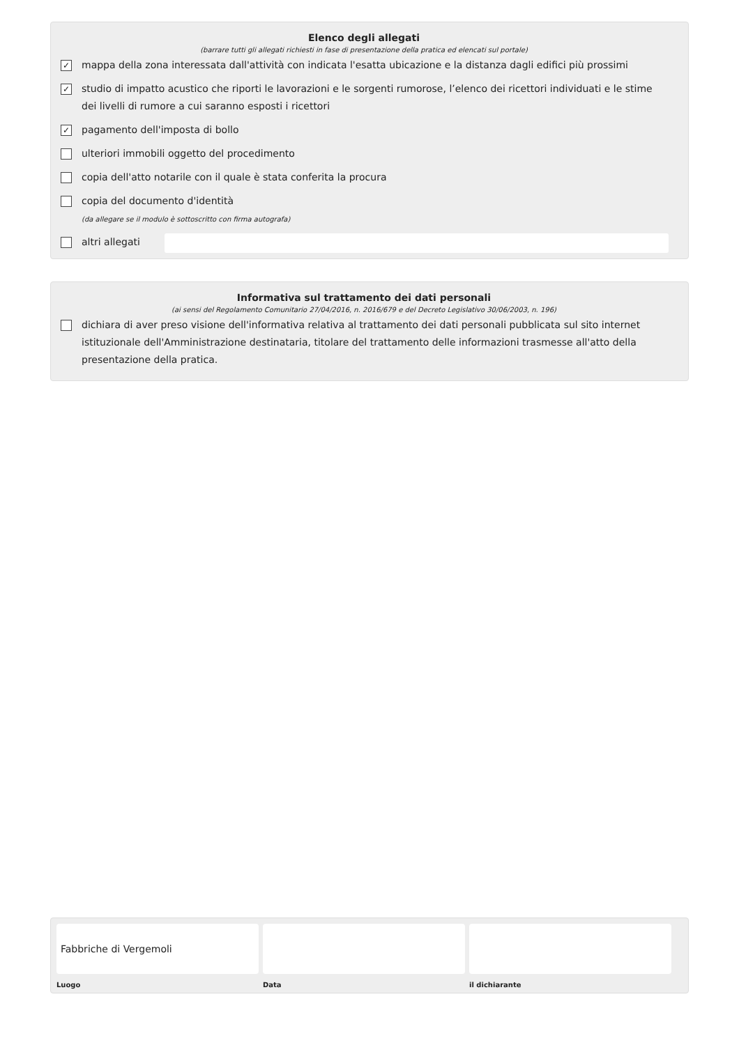Elenco degli allegati
(barrare tutti gli allegati richiesti in fase di presentazione della pratica ed elencati sul portale)
✓ mappa della zona interessata dall'attività con indicata l'esatta ubicazione e la distanza dagli edifici più prossimi
✓ studio di impatto acustico che riporti le lavorazioni e le sorgenti rumorose, l’elenco dei ricettori individuati e le stime dei livelli di rumore a cui saranno esposti i ricettori
✓ pagamento dell'imposta di bollo
ulteriori immobili oggetto del procedimento
copia dell'atto notarile con il quale è stata conferita la procura
copia del documento d'identità
(da allegare se il modulo è sottoscritto con firma autografa)
altri allegati
Informativa sul trattamento dei dati personali
(ai sensi del Regolamento Comunitario 27/04/2016, n. 2016/679 e del Decreto Legislativo 30/06/2003, n. 196)
dichiara di aver preso visione dell'informativa relativa al trattamento dei dati personali pubblicata sul sito internet istituzionale dell'Amministrazione destinataria, titolare del trattamento delle informazioni trasmesse all'atto della presentazione della pratica.
Fabbriche di Vergemoli
Luogo
Data il dichiarante